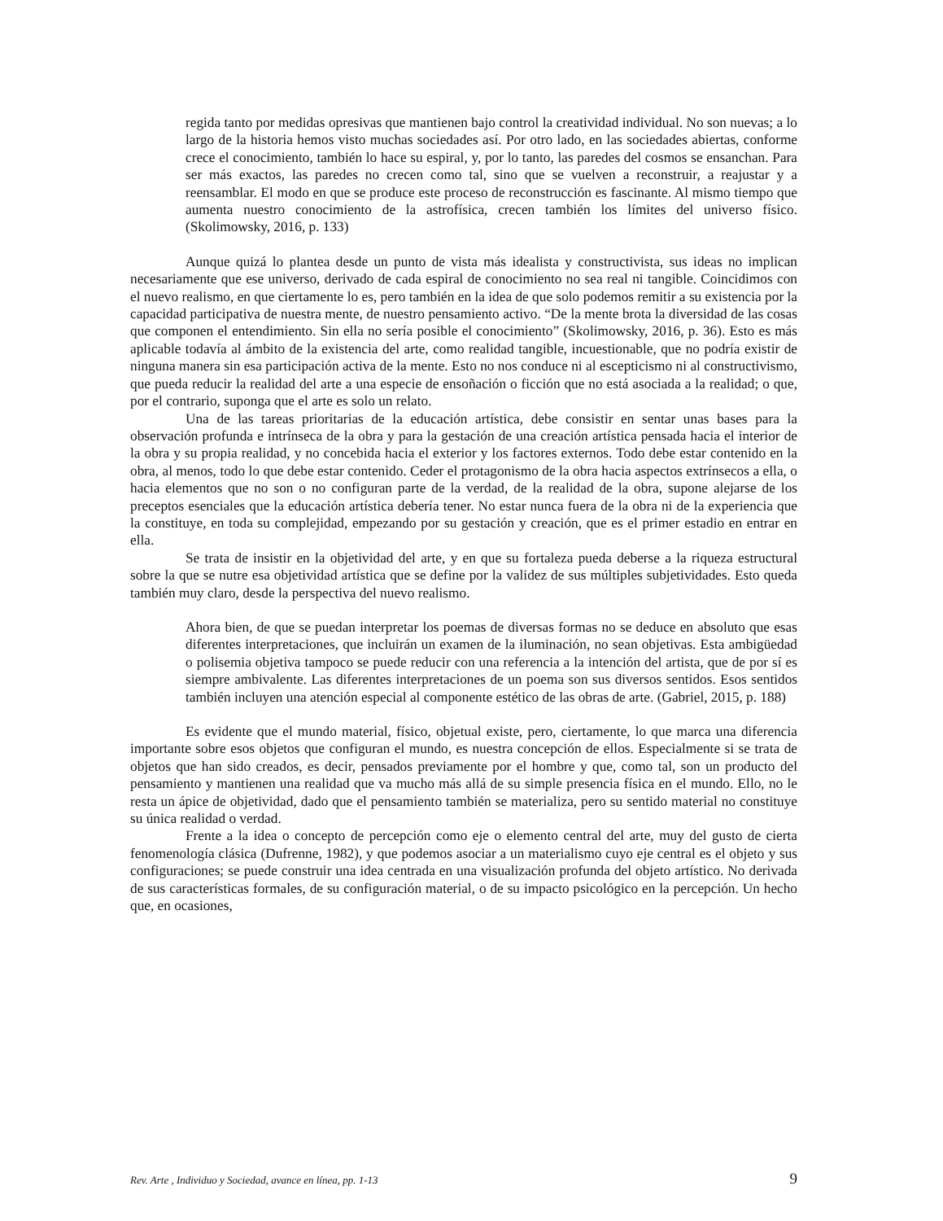regida tanto por medidas opresivas que mantienen bajo control la creatividad individual. No son nuevas; a lo largo de la historia hemos visto muchas sociedades así. Por otro lado, en las sociedades abiertas, conforme crece el conocimiento, también lo hace su espiral, y, por lo tanto, las paredes del cosmos se ensanchan. Para ser más exactos, las paredes no crecen como tal, sino que se vuelven a reconstruir, a reajustar y a reensamblar. El modo en que se produce este proceso de reconstrucción es fascinante. Al mismo tiempo que aumenta nuestro conocimiento de la astrofísica, crecen también los límites del universo físico. (Skolimowsky, 2016, p. 133)
Aunque quizá lo plantea desde un punto de vista más idealista y constructivista, sus ideas no implican necesariamente que ese universo, derivado de cada espiral de conocimiento no sea real ni tangible. Coincidimos con el nuevo realismo, en que ciertamente lo es, pero también en la idea de que solo podemos remitir a su existencia por la capacidad participativa de nuestra mente, de nuestro pensamiento activo. “De la mente brota la diversidad de las cosas que componen el entendimiento. Sin ella no sería posible el conocimiento” (Skolimowsky, 2016, p. 36). Esto es más aplicable todavía al ámbito de la existencia del arte, como realidad tangible, incuestionable, que no podría existir de ninguna manera sin esa participación activa de la mente. Esto no nos conduce ni al escepticismo ni al constructivismo, que pueda reducir la realidad del arte a una especie de ensoñación o ficción que no está asociada a la realidad; o que, por el contrario, suponga que el arte es solo un relato.
Una de las tareas prioritarias de la educación artística, debe consistir en sentar unas bases para la observación profunda e intrínseca de la obra y para la gestación de una creación artística pensada hacia el interior de la obra y su propia realidad, y no concebida hacia el exterior y los factores externos. Todo debe estar contenido en la obra, al menos, todo lo que debe estar contenido. Ceder el protagonismo de la obra hacia aspectos extrínsecos a ella, o hacia elementos que no son o no configuran parte de la verdad, de la realidad de la obra, supone alejarse de los preceptos esenciales que la educación artística debería tener. No estar nunca fuera de la obra ni de la experiencia que la constituye, en toda su complejidad, empezando por su gestación y creación, que es el primer estadio en entrar en ella.
Se trata de insistir en la objetividad del arte, y en que su fortaleza pueda deberse a la riqueza estructural sobre la que se nutre esa objetividad artística que se define por la validez de sus múltiples subjetividades. Esto queda también muy claro, desde la perspectiva del nuevo realismo.
Ahora bien, de que se puedan interpretar los poemas de diversas formas no se deduce en absoluto que esas diferentes interpretaciones, que incluirán un examen de la iluminación, no sean objetivas. Esta ambigüedad o polisemia objetiva tampoco se puede reducir con una referencia a la intención del artista, que de por sí es siempre ambivalente. Las diferentes interpretaciones de un poema son sus diversos sentidos. Esos sentidos también incluyen una atención especial al componente estético de las obras de arte. (Gabriel, 2015, p. 188)
Es evidente que el mundo material, físico, objetual existe, pero, ciertamente, lo que marca una diferencia importante sobre esos objetos que configuran el mundo, es nuestra concepción de ellos. Especialmente si se trata de objetos que han sido creados, es decir, pensados previamente por el hombre y que, como tal, son un producto del pensamiento y mantienen una realidad que va mucho más allá de su simple presencia física en el mundo. Ello, no le resta un ápice de objetividad, dado que el pensamiento también se materializa, pero su sentido material no constituye su única realidad o verdad.
Frente a la idea o concepto de percepción como eje o elemento central del arte, muy del gusto de cierta fenomenología clásica (Dufrenne, 1982), y que podemos asociar a un materialismo cuyo eje central es el objeto y sus configuraciones; se puede construir una idea centrada en una visualización profunda del objeto artístico. No derivada de sus características formales, de su configuración material, o de su impacto psicológico en la percepción. Un hecho que, en ocasiones,
Rev. Arte , Individuo y Sociedad, avance en línea, pp. 1-13 9